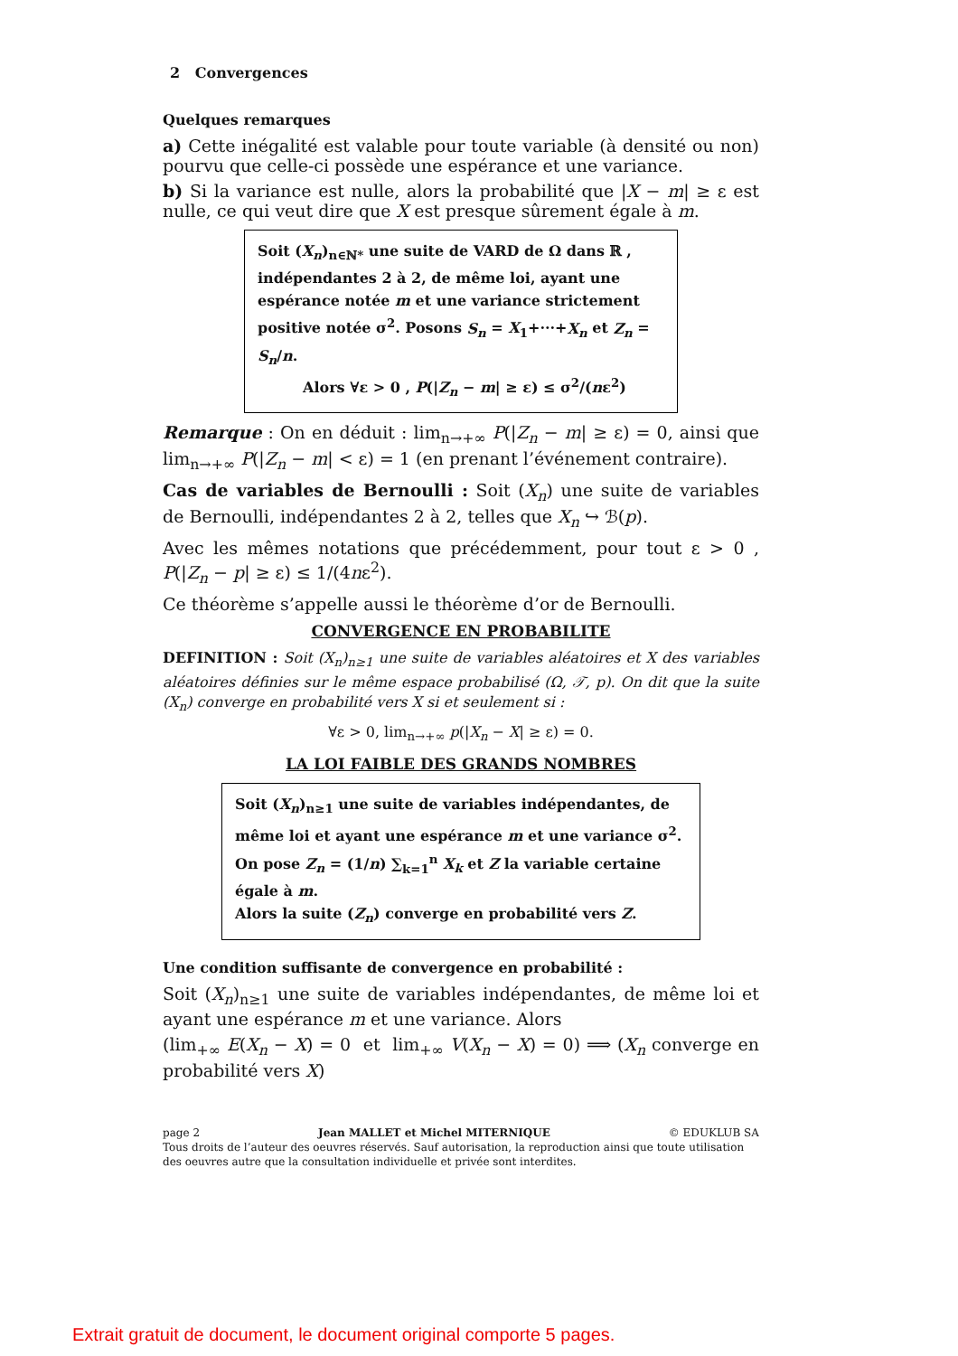2 Convergences
Quelques remarques
a) Cette inégalité est valable pour toute variable (à densité ou non) pourvu que celle-ci possède une espérance et une variance.
b) Si la variance est nulle, alors la probabilité que |X − m| ≥ ε est nulle, ce qui veut dire que X est presque sûrement égale à m.
Soit (X<sub>n</sub>)<sub>n∈ℕ*</sub> une suite de VARD de Ω dans ℝ , indépendantes 2 à 2, de même loi, ayant une espérance notée m et une variance strictement positive notée σ<sup>2</sup>. Posons S<sub>n</sub> = X<sub>1</sub>+···+X<sub>n</sub> et Z<sub>n</sub> = S<sub>n</sub>/n.
Alors ∀ε > 0 , P(|Z<sub>n</sub> − m| ≥ ε) ≤ σ<sup>2</sup>/(nε<sup>2</sup>)
Remarque : On en déduit : lim<sub>n→+∞</sub> P(|Z<sub>n</sub> − m| ≥ ε) = 0, ainsi que lim<sub>n→+∞</sub> P(|Z<sub>n</sub> − m| < ε) = 1 (en prenant l’événement contraire).
Cas de variables de Bernoulli : Soit (X<sub>n</sub>) une suite de variables de Bernoulli, indépendantes 2 à 2, telles que X<sub>n</sub> ↪ ℬ(p).
Avec les mêmes notations que précédemment, pour tout ε > 0 , P(|Z<sub>n</sub> − p| ≥ ε) ≤ 1/(4nε<sup>2</sup>).
Ce théorème s’appelle aussi le théorème d’or de Bernoulli.
CONVERGENCE EN PROBABILITE
DEFINITION : Soit (X<sub>n</sub>)<sub>n≥1</sub> une suite de variables aléatoires et X des variables aléatoires définies sur le même espace probabilisé (Ω, 𝒯, p). On dit que la suite (X<sub>n</sub>) converge en probabilité vers X si et seulement si :
∀ε > 0, lim<sub>n→+∞</sub> p(|X<sub>n</sub> − X| ≥ ε) = 0.
LA LOI FAIBLE DES GRANDS NOMBRES
Soit (X<sub>n</sub>)<sub>n≥1</sub> une suite de variables indépendantes, de même loi et ayant une espérance m et une variance σ<sup>2</sup>.
On pose Z<sub>n</sub> = (1/n) ∑<sub>k=1</sub><sup>n</sup> X<sub>k</sub> et Z la variable certaine égale à m.
Alors la suite (Z<sub>n</sub>) converge en probabilité vers Z.
Une condition suffisante de convergence en probabilité :
Soit (X<sub>n</sub>)<sub>n≥1</sub> une suite de variables indépendantes, de même loi et ayant une espérance m et une variance. Alors
(lim<sub>+∞</sub> E(X<sub>n</sub> − X) = 0 et lim<sub>+∞</sub> V(X<sub>n</sub> − X) = 0) ⟹ (X<sub>n</sub> converge en probabilité vers X)
page 2 Jean MALLET et Michel MITERNIQUE © EDUKLUB SA
Tous droits de l’auteur des oeuvres réservés. Sauf autorisation, la reproduction ainsi que toute utilisation des oeuvres autre que la consultation individuelle et privée sont interdites.
Extrait gratuit de document, le document original comporte 5 pages.